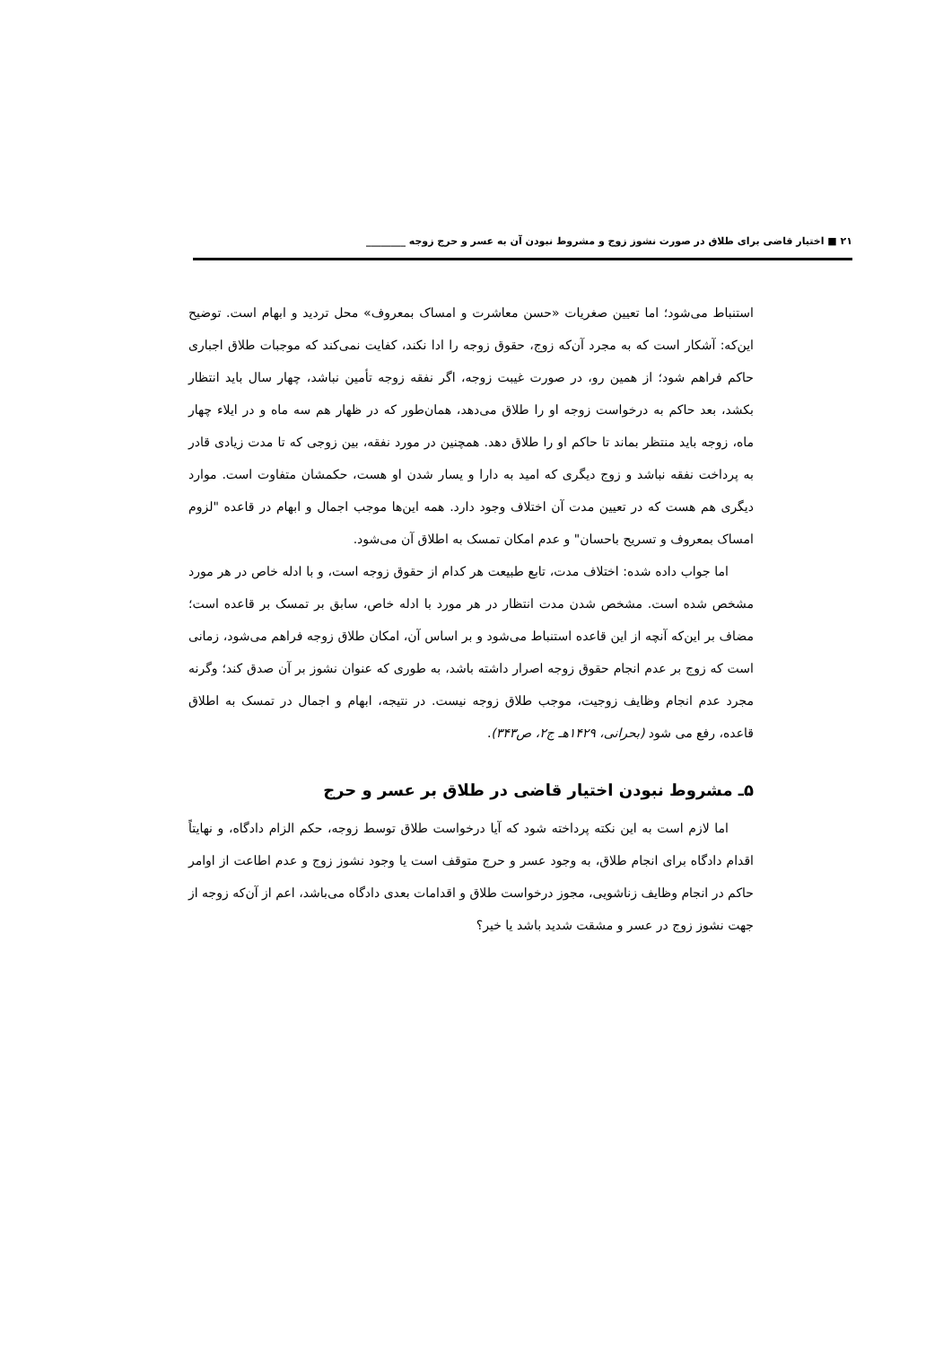۲۱ ■ اختیار قاضی برای طلاق در صورت نشوز زوج و مشروط نبودن آن به عسر و حرج زوجه ________
استنباط می‌شود؛ اما تعیین صغریات «حسن معاشرت و امساک بمعروف» محل تردید و ابهام است. توضیح این‌که: آشکار است که به مجرد آن‌که زوج، حقوق زوجه را ادا نکند، کفایت نمی‌کند که موجبات طلاق اجباری حاکم فراهم شود؛ از همین رو، در صورت غیبت زوجه، اگر نفقه زوجه تأمین نباشد، چهار سال باید انتظار بکشد، بعد حاکم به درخواست زوجه او را طلاق می‌دهد، همان‌طور که در ظهار هم سه ماه و در ایلاء چهار ماه، زوجه باید منتظر بماند تا حاکم او را طلاق دهد. همچنین در مورد نفقه، بین زوجی که تا مدت زیادی قادر به پرداخت نفقه نباشد و زوج دیگری که امید به دارا و یسار شدن او هست، حکمشان متفاوت است. موارد دیگری هم هست که در تعیین مدت آن اختلاف وجود دارد. همه این‌ها موجب اجمال و ابهام در قاعده "لزوم امساک بمعروف و تسریح باحسان" و عدم امکان تمسک به اطلاق آن می‌شود.
اما جواب داده شده: اختلاف مدت، تابع طبیعت هر کدام از حقوق زوجه است، و با ادله خاص در هر مورد مشخص شده است. مشخص شدن مدت انتظار در هر مورد با ادله خاص، سابق بر تمسک بر قاعده است؛ مضاف بر این‌که آنچه از این قاعده استنباط می‌شود و بر اساس آن، امکان طلاق زوجه فراهم می‌شود، زمانی است که زوج بر عدم انجام حقوق زوجه اصرار داشته باشد، به طوری که عنوان نشوز بر آن صدق کند؛ وگرنه مجرد عدم انجام وظایف زوجیت، موجب طلاق زوجه نیست. در نتیجه، ابهام و اجمال در تمسک به اطلاق قاعده، رفع می شود (بحرانی، ۱۴۲۹هـ ج۲، ص۳۴۳).
۵ـ مشروط نبودن اختیار قاضی در طلاق بر عسر و حرج
اما لازم است به این نکته پرداخته شود که آیا درخواست طلاق توسط زوجه، حکم الزام دادگاه، و نهایتاً اقدام دادگاه برای انجام طلاق، به وجود عسر و حرج متوقف است یا وجود نشوز زوج و عدم اطاعت از اوامر حاکم در انجام وظایف زناشویی، مجوز درخواست طلاق و اقدامات بعدی دادگاه می‌باشد، اعم از آن‌که زوجه از جهت نشوز زوج در عسر و مشقت شدید باشد یا خیر؟